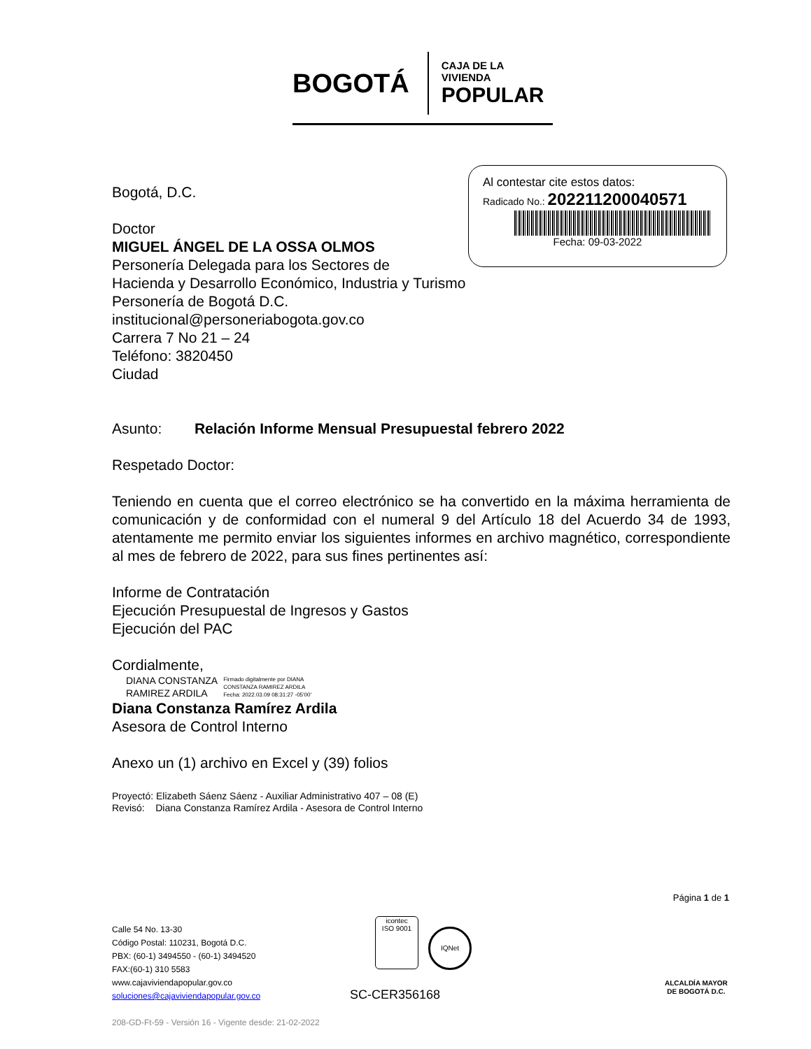BOGOTÁ
CAJA DE LA VIVIENDA
POPULAR
Al contestar cite estos datos:
Radicado No.: 202211200040571
Fecha: 09-03-2022
Bogotá, D.C.
Doctor
MIGUEL ÁNGEL DE LA OSSA OLMOS
Personería Delegada para los Sectores de
Hacienda y Desarrollo Económico, Industria y Turismo
Personería de Bogotá D.C.
institucional@personeriabogota.gov.co
Carrera 7 No 21 – 24
Teléfono: 3820450
Ciudad
Asunto: Relación Informe Mensual Presupuestal febrero 2022
Respetado Doctor:
Teniendo en cuenta que el correo electrónico se ha convertido en la máxima herramienta de comunicación y de conformidad con el numeral 9 del Artículo 18 del Acuerdo 34 de 1993, atentamente me permito enviar los siguientes informes en archivo magnético, correspondiente al mes de febrero de 2022, para sus fines pertinentes así:
Informe de Contratación
Ejecución Presupuestal de Ingresos y Gastos
Ejecución del PAC
Cordialmente,
DIANA CONSTANZA
RAMIREZ ARDILA
Firmado digitalmente por DIANA
CONSTANZA RAMIREZ ARDILA
Fecha: 2022.03.09 08:31:27 -05'00'
Diana Constanza Ramírez Ardila
Asesora de Control Interno
Anexo un (1) archivo en Excel y (39) folios
Proyectó: Elizabeth Sáenz Sáenz - Auxiliar Administrativo 407 – 08 (E)
Revisó: Diana Constanza Ramírez Ardila - Asesora de Control Interno
Página 1 de 1
Calle 54 No. 13-30
Código Postal: 110231, Bogotá D.C.
PBX: (60-1) 3494550 - (60-1) 3494520
FAX:(60-1) 310 5583
www.cajaviviendapopular.gov.co
soluciones@cajaviviendapopular.gov.co
208-GD-Ft-59 - Versión 16 - Vigente desde: 21-02-2022
icontec
ISO 9001
IQNet
SC-CER356168
ALCALDÍA MAYOR
DE BOGOTÁ D.C.